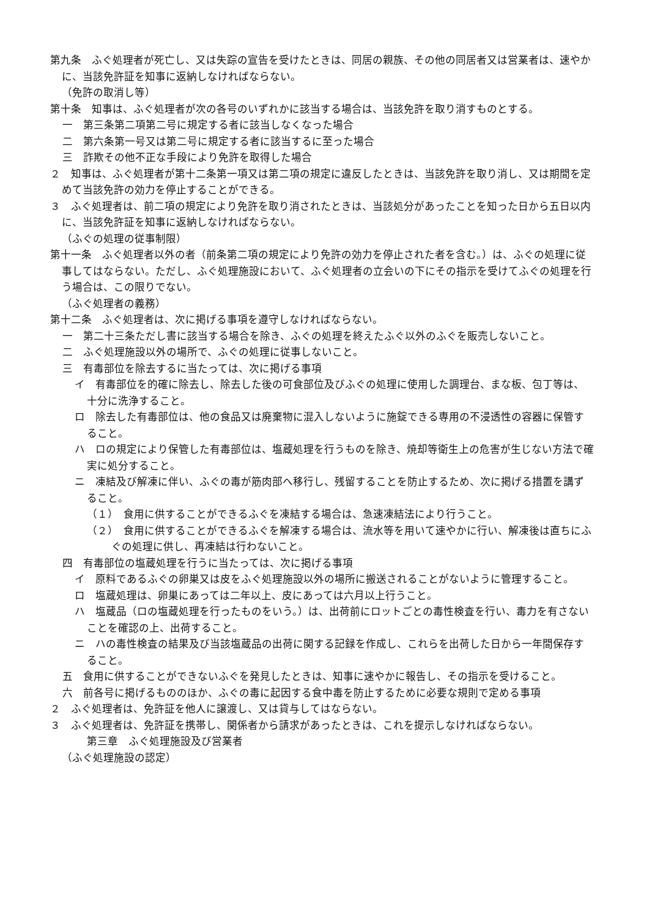第九条　ふぐ処理者が死亡し、又は失踪の宣告を受けたときは、同居の親族、その他の同居者又は営業者は、速やかに、当該免許証を知事に返納しなければならない。
（免許の取消し等）
第十条　知事は、ふぐ処理者が次の各号のいずれかに該当する場合は、当該免許を取り消すものとする。
一　第三条第二項第二号に規定する者に該当しなくなった場合
二　第六条第一号又は第二号に規定する者に該当するに至った場合
三　詐欺その他不正な手段により免許を取得した場合
２　知事は、ふぐ処理者が第十二条第一項又は第二項の規定に違反したときは、当該免許を取り消し、又は期間を定めて当該免許の効力を停止することができる。
３　ふぐ処理者は、前二項の規定により免許を取り消されたときは、当該処分があったことを知った日から五日以内に、当該免許証を知事に返納しなければならない。
（ふぐの処理の従事制限）
第十一条　ふぐ処理者以外の者（前条第二項の規定により免許の効力を停止された者を含む。）は、ふぐの処理に従事してはならない。ただし、ふぐ処理施設において、ふぐ処理者の立会いの下にその指示を受けてふぐの処理を行う場合は、この限りでない。
（ふぐ処理者の義務）
第十二条　ふぐ処理者は、次に掲げる事項を遵守しなければならない。
一　第二十三条ただし書に該当する場合を除き、ふぐの処理を終えたふぐ以外のふぐを販売しないこと。
二　ふぐ処理施設以外の場所で、ふぐの処理に従事しないこと。
三　有毒部位を除去するに当たっては、次に掲げる事項
イ　有毒部位を的確に除去し、除去した後の可食部位及びふぐの処理に使用した調理台、まな板、包丁等は、十分に洗浄すること。
ロ　除去した有毒部位は、他の食品又は廃棄物に混入しないように施錠できる専用の不浸透性の容器に保管すること。
ハ　ロの規定により保管した有毒部位は、塩蔵処理を行うものを除き、焼却等衛生上の危害が生じない方法で確実に処分すること。
ニ　凍結及び解凍に伴い、ふぐの毒が筋肉部へ移行し、残留することを防止するため、次に掲げる措置を講ずること。
（１）　食用に供することができるふぐを凍結する場合は、急速凍結法により行うこと。
（２）　食用に供することができるふぐを解凍する場合は、流水等を用いて速やかに行い、解凍後は直ちにふぐの処理に供し、再凍結は行わないこと。
四　有毒部位の塩蔵処理を行うに当たっては、次に掲げる事項
イ　原料であるふぐの卵巣又は皮をふぐ処理施設以外の場所に搬送されることがないように管理すること。
ロ　塩蔵処理は、卵巣にあっては二年以上、皮にあっては六月以上行うこと。
ハ　塩蔵品（ロの塩蔵処理を行ったものをいう。）は、出荷前にロットごとの毒性検査を行い、毒力を有さないことを確認の上、出荷すること。
ニ　ハの毒性検査の結果及び当該塩蔵品の出荷に関する記録を作成し、これらを出荷した日から一年間保存すること。
五　食用に供することができないふぐを発見したときは、知事に速やかに報告し、その指示を受けること。
六　前各号に掲げるもののほか、ふぐの毒に起因する食中毒を防止するために必要な規則で定める事項
２　ふぐ処理者は、免許証を他人に譲渡し、又は貸与してはならない。
３　ふぐ処理者は、免許証を携帯し、関係者から請求があったときは、これを提示しなければならない。
第三章　ふぐ処理施設及び営業者
（ふぐ処理施設の認定）